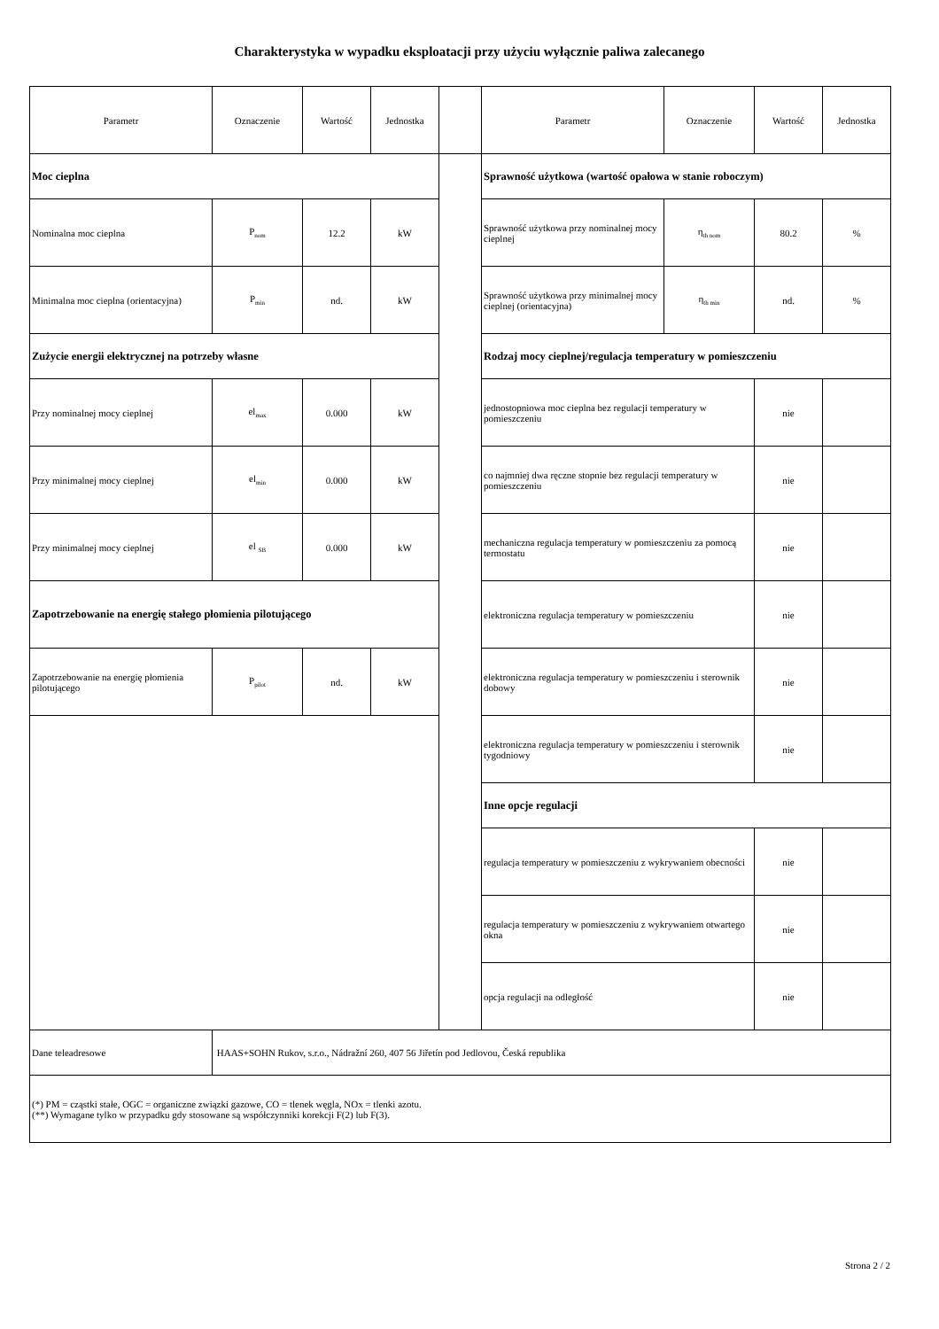Charakterystyka w wypadku eksploatacji przy użyciu wyłącznie paliwa zalecanego
| Parametr | Oznaczenie | Wartość | Jednostka | | Parametr | Oznaczenie | Wartość | Jednostka |
| Moc cieplna | | | | | Sprawność użytkowa (wartość opałowa w stanie roboczym) | | | |
| Nominalna moc cieplna | P<sub>nom</sub> | 12.2 | kW | | Sprawność użytkowa przy nominalnej mocy cieplnej | η<sub>th nom</sub> | 80.2 | % |
| Minimalna moc cieplna (orientacyjna) | P<sub>min</sub> | nd. | kW | | Sprawność użytkowa przy minimalnej mocy cieplnej (orientacyjna) | η<sub>th min</sub> | nd. | % |
| Zużycie energii elektrycznej na potrzeby własne | | | | | Rodzaj mocy cieplnej/regulacja temperatury w pomieszczeniu | | | |
| Przy nominalnej mocy cieplnej | el<sub>max</sub> | 0.000 | kW | | jednostopniowa moc cieplna bez regulacji temperatury w pomieszczeniu | | nie | |
| Przy minimalnej mocy cieplnej | el<sub>min</sub> | 0.000 | kW | | co najmniej dwa ręczne stopnie bez regulacji temperatury w pomieszczeniu | | nie | |
| Przy minimalnej mocy cieplnej | el <sub>SB</sub> | 0.000 | kW | | mechaniczna regulacja temperatury w pomieszczeniu za pomocą termostatu | | nie | |
| Zapotrzebowanie na energię stałego płomienia pilotującego | | | | | elektroniczna regulacja temperatury w pomieszczeniu | | nie | |
| Zapotrzebowanie na energię płomienia pilotującego | P<sub>pilot</sub> | nd. | kW | | elektroniczna regulacja temperatury w pomieszczeniu i sterownik dobowy | | nie | |
| | | | | | elektroniczna regulacja temperatury w pomieszczeniu i sterownik tygodniowy | | nie | |
| | | | | | Inne opcje regulacji | | | |
| | | | | | regulacja temperatury w pomieszczeniu z wykrywaniem obecności | | nie | |
| | | | | | regulacja temperatury w pomieszczeniu z wykrywaniem otwartego okna | | nie | |
| | | | | | opcja regulacji na odległość | | nie | |
| Dane teleadresowe | HAAS+SOHN Rukov, s.r.o., Nádražní 260, 407 56 Jiřetín pod Jedlovou, Česká republika | | | | | | | |
| (*) PM = cząstki stałe, OGC = organiczne związki gazowe, CO = tlenek węgla, NOx = tlenki azotu. (**) Wymagane tylko w przypadku gdy stosowane są współczynniki korekcji F(2) lub F(3). | | | | | | | | |
Strona 2 / 2